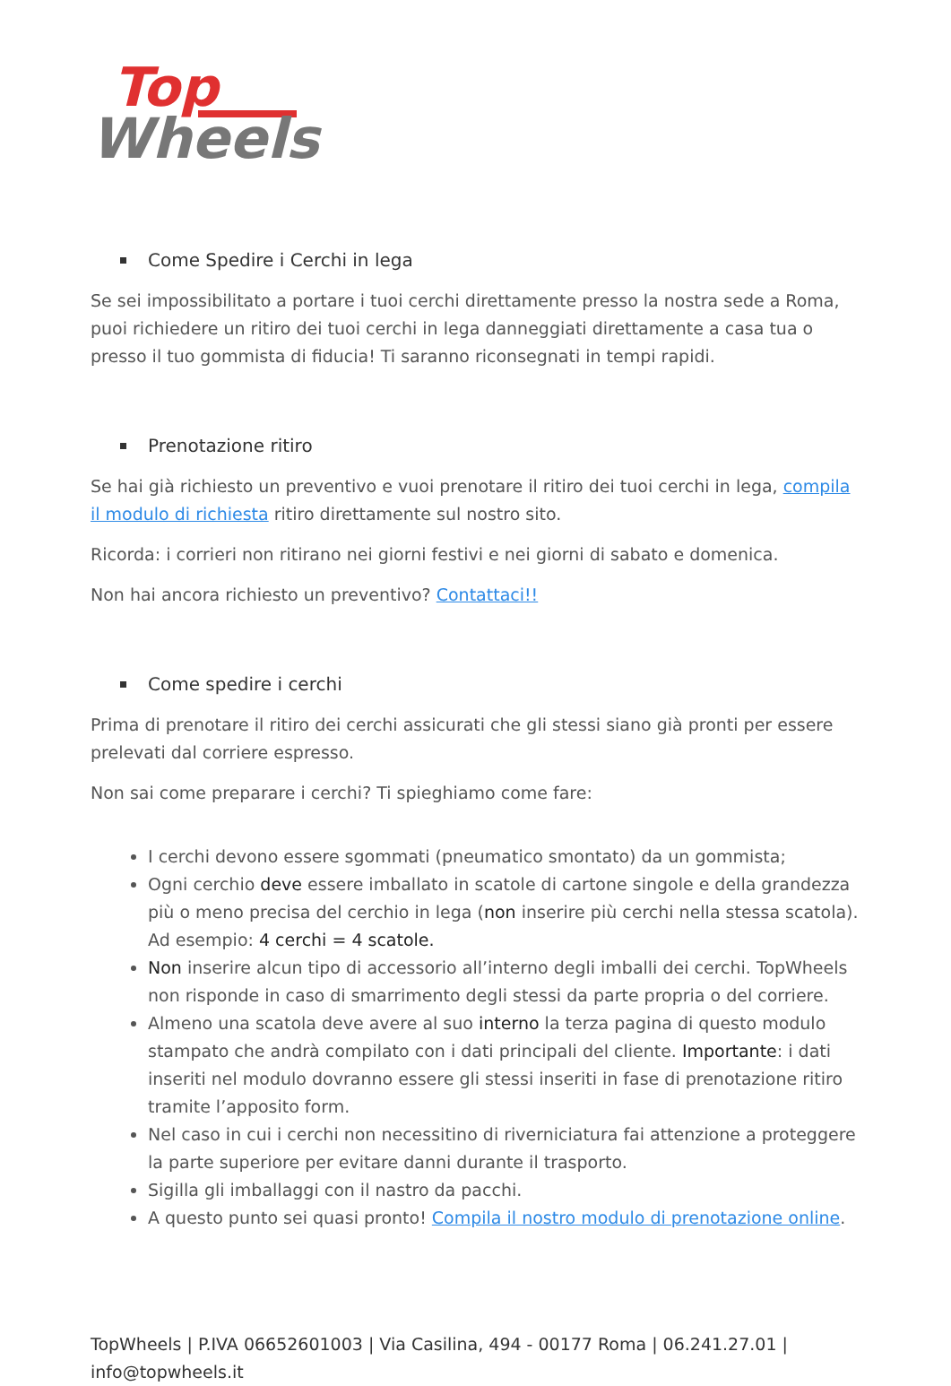Top
Wheels
Come Spedire i Cerchi in lega
Se sei impossibilitato a portare i tuoi cerchi direttamente presso la nostra sede a Roma, puoi richiedere un ritiro dei tuoi cerchi in lega danneggiati direttamente a casa tua o presso il tuo gommista di fiducia! Ti saranno riconsegnati in tempi rapidi.
Prenotazione ritiro
Se hai già richiesto un preventivo e vuoi prenotare il ritiro dei tuoi cerchi in lega, compila il modulo di richiesta ritiro direttamente sul nostro sito.
Ricorda: i corrieri non ritirano nei giorni festivi e nei giorni di sabato e domenica.
Non hai ancora richiesto un preventivo? Contattaci!!
Come spedire i cerchi
Prima di prenotare il ritiro dei cerchi assicurati che gli stessi siano già pronti per essere prelevati dal corriere espresso.
Non sai come preparare i cerchi? Ti spieghiamo come fare:
I cerchi devono essere sgommati (pneumatico smontato) da un gommista;
Ogni cerchio deve essere imballato in scatole di cartone singole e della grandezza più o meno precisa del cerchio in lega (non inserire più cerchi nella stessa scatola). Ad esempio: 4 cerchi = 4 scatole.
Non inserire alcun tipo di accessorio all’interno degli imballi dei cerchi. TopWheels non risponde in caso di smarrimento degli stessi da parte propria o del corriere.
Almeno una scatola deve avere al suo interno la terza pagina di questo modulo stampato che andrà compilato con i dati principali del cliente. Importante: i dati inseriti nel modulo dovranno essere gli stessi inseriti in fase di prenotazione ritiro tramite l’apposito form.
Nel caso in cui i cerchi non necessitino di riverniciatura fai attenzione a proteggere la parte superiore per evitare danni durante il trasporto.
Sigilla gli imballaggi con il nastro da pacchi.
A questo punto sei quasi pronto! Compila il nostro modulo di prenotazione online.
TopWheels | P.IVA 06652601003 | Via Casilina, 494 - 00177 Roma | 06.241.27.01 | info@topwheels.it